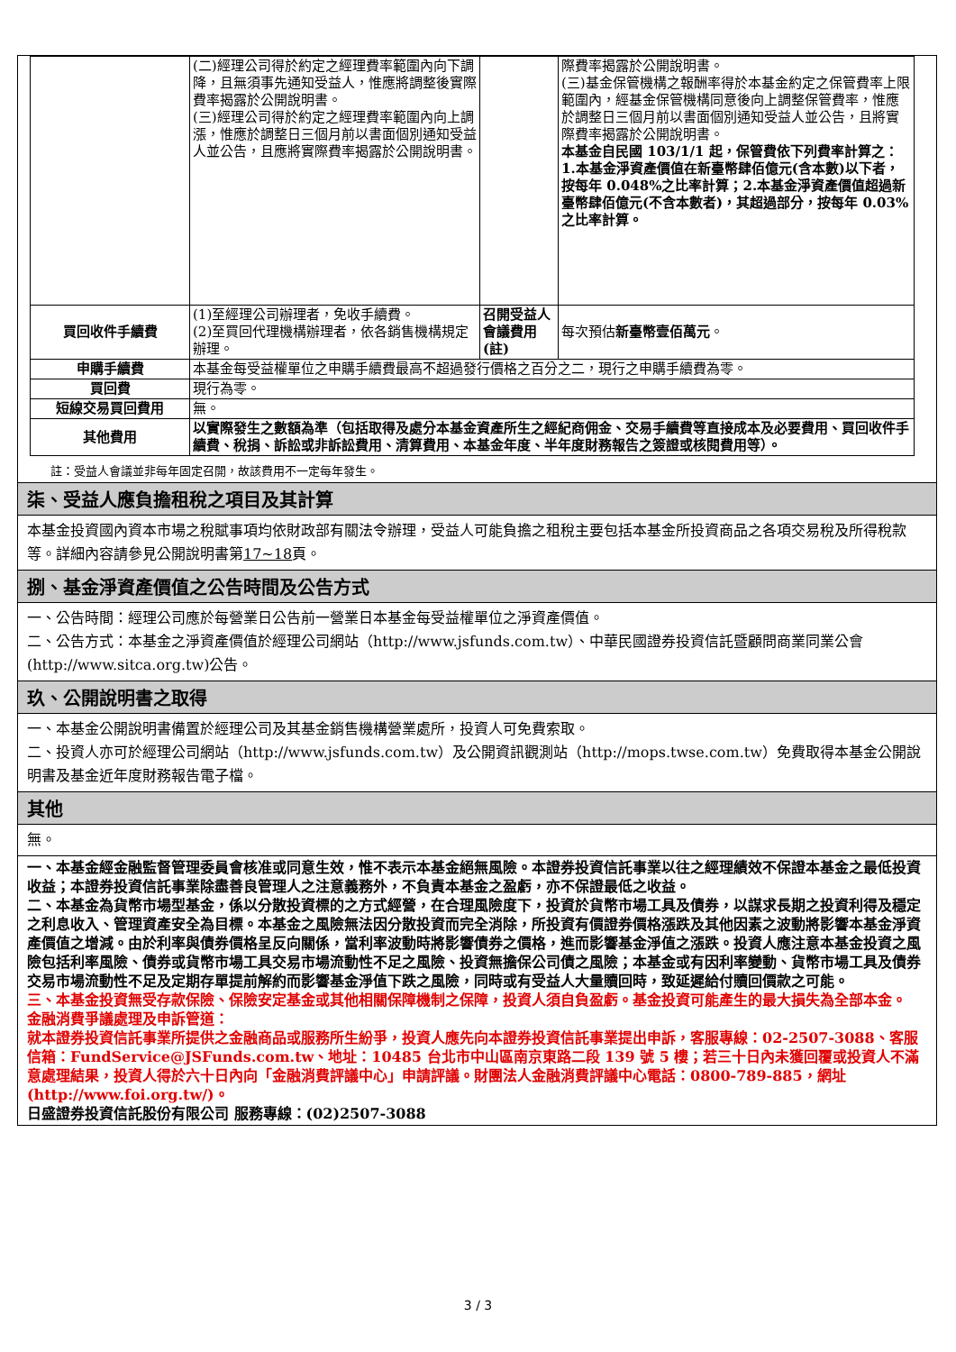| | (二)經理公司得於約定之經理費率範圍內向下調降，且無須事先通知受益人，惟應將調整後實際費率揭露於公開說明書。 (三)經理公司得於約定之經理費率範圍內向上調漲，惟應於調整日三個月前以書面個別通知受益人並公告，且應將實際費率揭露於公開說明書。 | | 際費率揭露於公開說明書。 (三)基金保管機構之報酬率得於本基金約定之保管費率上限範圍內，經基金保管機構同意後向上調整保管費率，惟應於調整日三個月前以書面個別通知受益人並公告，且將實際費率揭露於公開說明書。 本基金自民國 103/1/1 起，保管費依下列費率計算之：1.本基金淨資產價值在新臺幣肆佰億元(含本數)以下者，按每年 0.048%之比率計算；2.本基金淨資產價值超過新臺幣肆佰億元(不含本數者)，其超過部分，按每年 0.03%之比率計算。 |
| 買回收件手續費 | (1)至經理公司辦理者，免收手續費。 (2)至買回代理機構辦理者，依各銷售機構規定辦理。 | 召開受益人會議費用(註) | 每次預估 新臺幣壹佰萬元 。 |
| 申購手續費 | 本基金每受益權單位之申購手續費最高不超過發行價格之百分之二，現行之申購手續費為零。 | | |
| 買回費 | 現行為零。 | | |
| 短線交易買回費用 | 無。 | | |
| 其他費用 | 以實際發生之數額為準（包括取得及處分本基金資產所生之經紀商佣金、交易手續費等直接成本及必要費用、買回收件手續費、稅捐、訴訟或非訴訟費用、清算費用、本基金年度、半年度財務報告之簽證或核閱費用等）。 | | |
註：受益人會議並非每年固定召開，故該費用不一定每年發生。
柒、受益人應負擔租稅之項目及其計算
本基金投資國內資本市場之稅賦事項均依財政部有關法令辦理，受益人可能負擔之租稅主要包括本基金所投資商品之各項交易稅及所得稅款等。詳細內容請參見公開說明書第17~18頁。
捌、基金淨資產價值之公告時間及公告方式
一、公告時間：經理公司應於每營業日公告前一營業日本基金每受益權單位之淨資產價值。
二、公告方式：本基金之淨資產價值於經理公司網站（http://www.jsfunds.com.tw）、中華民國證券投資信託暨顧問商業同業公會(http://www.sitca.org.tw)公告。
玖、公開說明書之取得
一、本基金公開說明書備置於經理公司及其基金銷售機構營業處所，投資人可免費索取。
二、投資人亦可於經理公司網站（http://www.jsfunds.com.tw）及公開資訊觀測站（http://mops.twse.com.tw）免費取得本基金公開說明書及基金近年度財務報告電子檔。
其他
無。
一、本基金經金融監督管理委員會核准或同意生效，惟不表示本基金絕無風險。本證券投資信託事業以往之經理績效不保證本基金之最低投資收益；本證券投資信託事業除盡善良管理人之注意義務外，不負責本基金之盈虧，亦不保證最低之收益。
二、本基金為貨幣市場型基金，係以分散投資標的之方式經營，在合理風險度下，投資於貨幣市場工具及債券，以謀求長期之投資利得及穩定之利息收入、管理資產安全為目標。本基金之風險無法因分散投資而完全消除，所投資有價證券價格漲跌及其他因素之波動將影響本基金淨資產價值之增減。由於利率與債券價格呈反向關係，當利率波動時將影響債券之價格，進而影響基金淨值之漲跌。投資人應注意本基金投資之風險包括利率風險、債券或貨幣市場工具交易市場流動性不足之風險、投資無擔保公司債之風險；本基金或有因利率變動、貨幣市場工具及債券交易市場流動性不足及定期存單提前解約而影響基金淨值下跌之風險，同時或有受益人大量贖回時，致延遲給付贖回價款之可能。
三、本基金投資無受存款保險、保險安定基金或其他相關保障機制之保障，投資人須自負盈虧。基金投資可能產生的最大損失為全部本金。
金融消費爭議處理及申訴管道：
就本證券投資信託事業所提供之金融商品或服務所生紛爭，投資人應先向本證券投資信託事業提出申訴，客服專線：02-2507-3088、客服信箱：FundService@JSFunds.com.tw、地址：10485 台北市中山區南京東路二段 139 號 5 樓；若三十日內未獲回覆或投資人不滿意處理結果，投資人得於六十日內向「金融消費評議中心」申請評議。財團法人金融消費評議中心電話：0800-789-885，網址(http://www.foi.org.tw/)。
日盛證券投資信託股份有限公司 服務專線：(02)2507-3088
3 / 3